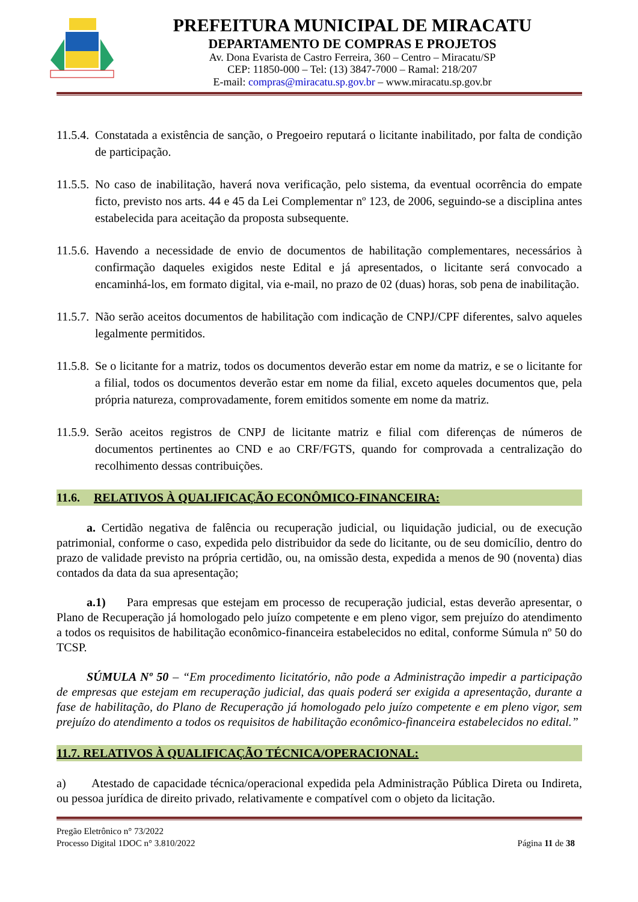PREFEITURA MUNICIPAL DE MIRACATU
DEPARTAMENTO DE COMPRAS E PROJETOS
Av. Dona Evarista de Castro Ferreira, 360 – Centro – Miracatu/SP
CEP: 11850-000 – Tel: (13) 3847-7000 – Ramal: 218/207
E-mail: compras@miracatu.sp.gov.br – www.miracatu.sp.gov.br
11.5.4. Constatada a existência de sanção, o Pregoeiro reputará o licitante inabilitado, por falta de condição de participação.
11.5.5. No caso de inabilitação, haverá nova verificação, pelo sistema, da eventual ocorrência do empate ficto, previsto nos arts. 44 e 45 da Lei Complementar nº 123, de 2006, seguindo-se a disciplina antes estabelecida para aceitação da proposta subsequente.
11.5.6. Havendo a necessidade de envio de documentos de habilitação complementares, necessários à confirmação daqueles exigidos neste Edital e já apresentados, o licitante será convocado a encaminhá-los, em formato digital, via e-mail, no prazo de 02 (duas) horas, sob pena de inabilitação.
11.5.7. Não serão aceitos documentos de habilitação com indicação de CNPJ/CPF diferentes, salvo aqueles legalmente permitidos.
11.5.8. Se o licitante for a matriz, todos os documentos deverão estar em nome da matriz, e se o licitante for a filial, todos os documentos deverão estar em nome da filial, exceto aqueles documentos que, pela própria natureza, comprovadamente, forem emitidos somente em nome da matriz.
11.5.9. Serão aceitos registros de CNPJ de licitante matriz e filial com diferenças de números de documentos pertinentes ao CND e ao CRF/FGTS, quando for comprovada a centralização do recolhimento dessas contribuições.
11.6. RELATIVOS À QUALIFICAÇÃO ECONÔMICO-FINANCEIRA:
a. Certidão negativa de falência ou recuperação judicial, ou liquidação judicial, ou de execução patrimonial, conforme o caso, expedida pelo distribuidor da sede do licitante, ou de seu domicílio, dentro do prazo de validade previsto na própria certidão, ou, na omissão desta, expedida a menos de 90 (noventa) dias contados da data da sua apresentação;
a.1) Para empresas que estejam em processo de recuperação judicial, estas deverão apresentar, o Plano de Recuperação já homologado pelo juízo competente e em pleno vigor, sem prejuízo do atendimento a todos os requisitos de habilitação econômico-financeira estabelecidos no edital, conforme Súmula nº 50 do TCSP.
SÚMULA Nº 50 – “Em procedimento licitatório, não pode a Administração impedir a participação de empresas que estejam em recuperação judicial, das quais poderá ser exigida a apresentação, durante a fase de habilitação, do Plano de Recuperação já homologado pelo juízo competente e em pleno vigor, sem prejuízo do atendimento a todos os requisitos de habilitação econômico-financeira estabelecidos no edital.”
11.7. RELATIVOS À QUALIFICAÇÃO TÉCNICA/OPERACIONAL:
a) Atestado de capacidade técnica/operacional expedida pela Administração Pública Direta ou Indireta, ou pessoa jurídica de direito privado, relativamente e compatível com o objeto da licitação.
Pregão Eletrônico n° 73/2022
Processo Digital 1DOC n° 3.810/2022
Página 11 de 38